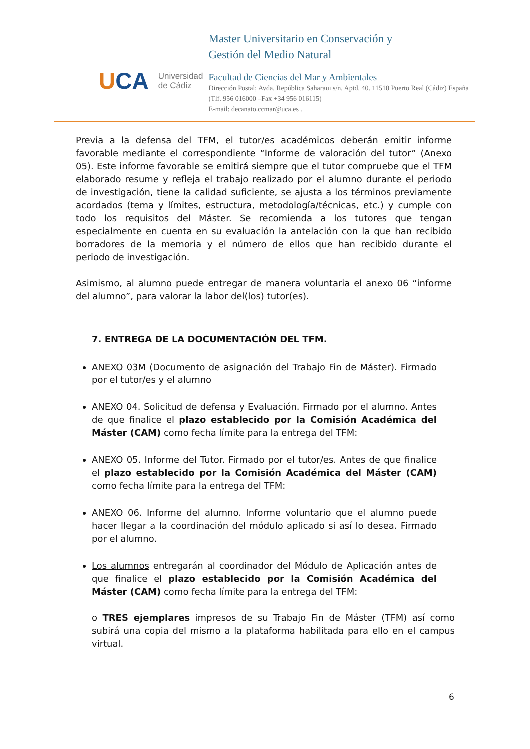UCA
Universidad
de Cádiz
Master Universitario en Conservación y
Gestión del Medio Natural
Facultad de Ciencias del Mar y Ambientales
Dirección Postal; Avda. República Saharaui s/n. Aptd. 40. 11510 Puerto Real (Cádiz) España (Tlf. 956 016000 –Fax +34 956 016115)
E-mail: decanato.ccmar@uca.es .
Previa a la defensa del TFM, el tutor/es académicos deberán emitir informe favorable mediante el correspondiente “Informe de valoración del tutor” (Anexo 05). Este informe favorable se emitirá siempre que el tutor compruebe que el TFM elaborado resume y refleja el trabajo realizado por el alumno durante el periodo de investigación, tiene la calidad suficiente, se ajusta a los términos previamente acordados (tema y límites, estructura, metodología/técnicas, etc.) y cumple con todo los requisitos del Máster. Se recomienda a los tutores que tengan especialmente en cuenta en su evaluación la antelación con la que han recibido borradores de la memoria y el número de ellos que han recibido durante el periodo de investigación.
Asimismo, al alumno puede entregar de manera voluntaria el anexo 06 “informe del alumno”, para valorar la labor del(los) tutor(es).
7. ENTREGA DE LA DOCUMENTACIÓN DEL TFM.
ANEXO 03M (Documento de asignación del Trabajo Fin de Máster). Firmado por el tutor/es y el alumno
ANEXO 04. Solicitud de defensa y Evaluación. Firmado por el alumno. Antes de que finalice el plazo establecido por la Comisión Académica del Máster (CAM) como fecha límite para la entrega del TFM:
ANEXO 05. Informe del Tutor. Firmado por el tutor/es. Antes de que finalice el plazo establecido por la Comisión Académica del Máster (CAM) como fecha límite para la entrega del TFM:
ANEXO 06. Informe del alumno. Informe voluntario que el alumno puede hacer llegar a la coordinación del módulo aplicado si así lo desea. Firmado por el alumno.
Los alumnos entregarán al coordinador del Módulo de Aplicación antes de que finalice el plazo establecido por la Comisión Académica del Máster (CAM) como fecha límite para la entrega del TFM:
o TRES ejemplares impresos de su Trabajo Fin de Máster (TFM) así como subirá una copia del mismo a la plataforma habilitada para ello en el campus virtual.
6